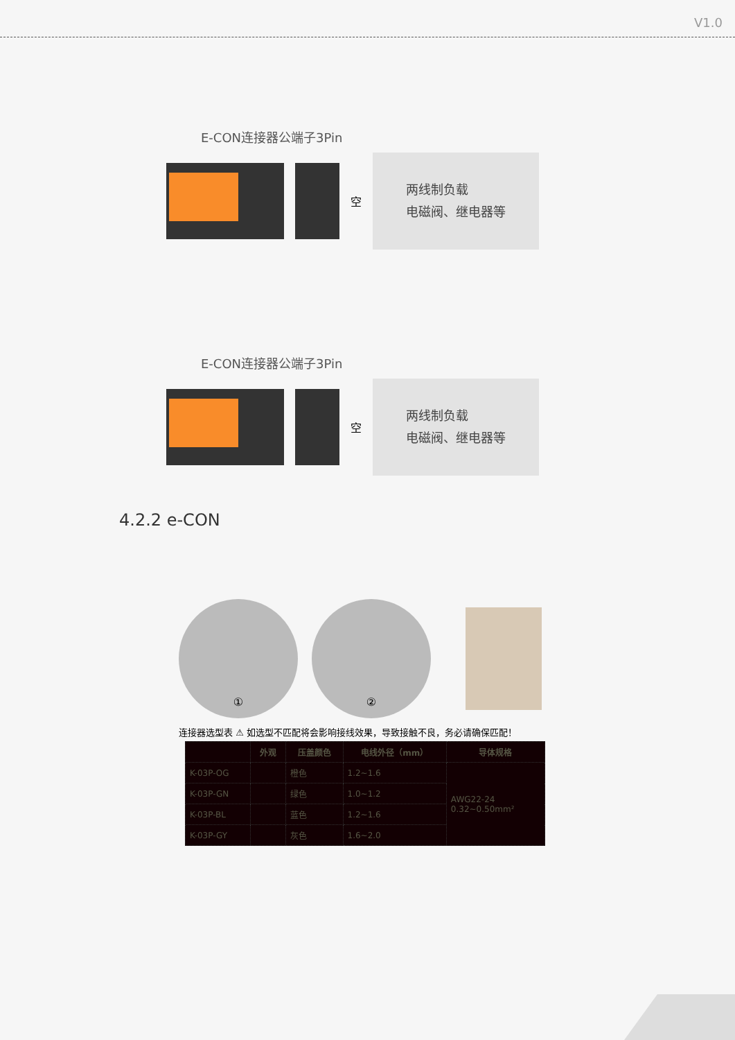V1.0
E-CON连接器公端子3Pin
空
两线制负载
电磁阀、继电器等
E-CON连接器公端子3Pin
空
两线制负载
电磁阀、继电器等
4.2.2 e-CON
① ②
连接器选型表 ⚠ 如选型不匹配将会影响接线效果，导致接触不良，务必请确保匹配！
| | 外观 | 压盖颜色 | 电线外径（mm） | 导体规格 |
| --- | --- | --- | --- | --- |
| K-03P-OG | | 橙色 | 1.2~1.6 | AWG22-24 0.32~0.50mm² |
| K-03P-GN | | 绿色 | 1.0~1.2 | |
| K-03P-BL | | 蓝色 | 1.2~1.6 | |
| K-03P-GY | | 灰色 | 1.6~2.0 | |